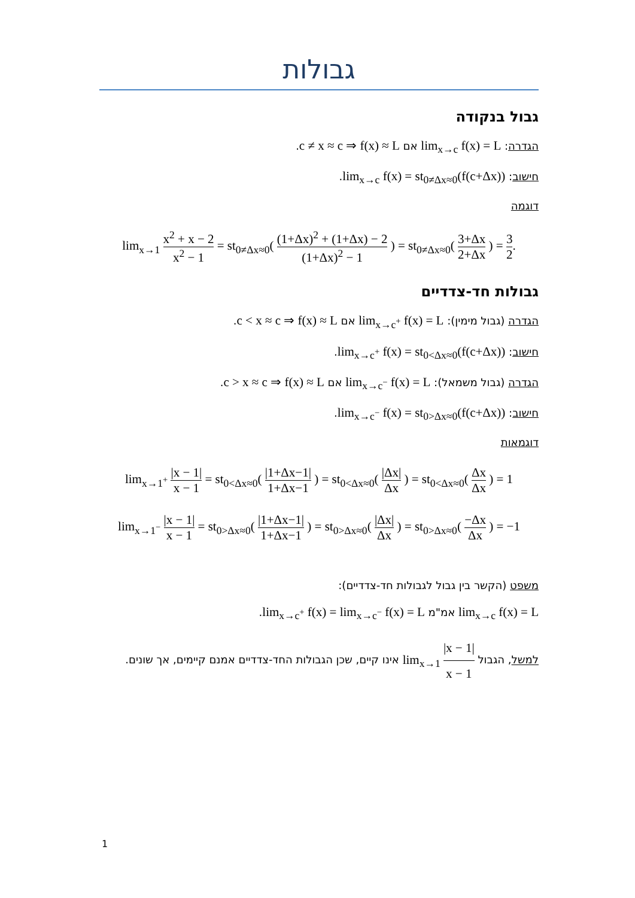גבולות
גבול בנקודה
הגדרה: lim<sub>x→c</sub> f(x) = L אם c ≠ x ≈ c ⇒ f(x) ≈ L.
חישוב: lim<sub>x→c</sub> f(x) = st<sub>0≠Δx≈0</sub>(f(c+Δx)).
דוגמה
lim<sub>x→1</sub> x<sup>2</sup> + x − 2 x<sup>2</sup> − 1 = st<sub>0≠Δx≈0</sub>( (1+Δx)<sup>2</sup> + (1+Δx) − 2 (1+Δx)<sup>2</sup> − 1 ) = st<sub>0≠Δx≈0</sub>( 3+Δx 2+Δx ) = 3 2.
גבולות חד-צדדיים
הגדרה (גבול מימין): lim<sub>x→c<sup>+</sup></sub> f(x) = L אם c < x ≈ c ⇒ f(x) ≈ L.
חישוב: lim<sub>x→c<sup>+</sup></sub> f(x) = st<sub>0<Δx≈0</sub>(f(c+Δx)).
הגדרה (גבול משמאל): lim<sub>x→c<sup>−</sup></sub> f(x) = L אם c > x ≈ c ⇒ f(x) ≈ L.
חישוב: lim<sub>x→c<sup>−</sup></sub> f(x) = st<sub>0>Δx≈0</sub>(f(c+Δx)).
דוגמאות
lim<sub>x→1<sup>+</sup></sub> |x − 1| x − 1 = st<sub>0<Δx≈0</sub>( |1+Δx−1| 1+Δx−1 ) = st<sub>0<Δx≈0</sub>( |Δx| Δx ) = st<sub>0<Δx≈0</sub>( Δx Δx ) = 1
lim<sub>x→1<sup>−</sup></sub> |x − 1| x − 1 = st<sub>0>Δx≈0</sub>( |1+Δx−1| 1+Δx−1 ) = st<sub>0>Δx≈0</sub>( |Δx| Δx ) = st<sub>0>Δx≈0</sub>( −Δx Δx ) = −1
משפט (הקשר בין גבול לגבולות חד-צדדיים):
lim<sub>x→c</sub> f(x) = L אמ"מ lim<sub>x→c<sup>+</sup></sub> f(x) = lim<sub>x→c<sup>−</sup></sub> f(x) = L.
למשל, הגבול lim<sub>x→1</sub> |x − 1| x − 1 אינו קיים, שכן הגבולות החד-צדדיים אמנם קיימים, אך שונים.
1